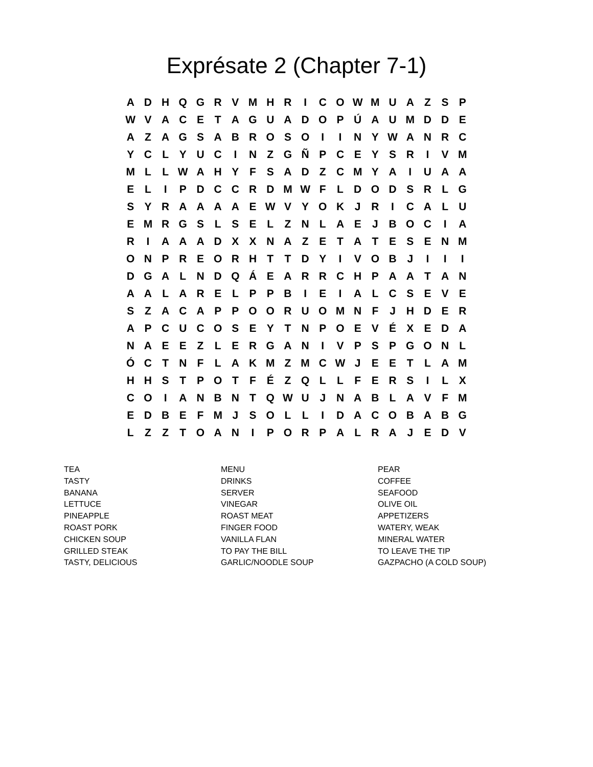Exprésate 2 (Chapter 7-1)
| A | D | H | Q | G | R | V | M | H | R | I | C | O | W | M | U | A | Z | S | P |
| W | V | A | C | E | T | A | G | U | A | D | O | P | Ú | A | U | M | D | D | E |
| A | Z | A | G | S | A | B | R | O | S | O | I | I | N | Y | W | A | N | R | C |
| Y | C | L | Y | U | C | I | N | Z | G | Ñ | P | C | E | Y | S | R | I | V | M |
| M | L | L | W | A | H | Y | F | S | A | D | Z | C | M | Y | A | I | U | A | A |
| E | L | I | P | D | C | C | R | D | M | W | F | L | D | O | D | S | R | L | G |
| S | Y | R | A | A | A | A | E | W | V | Y | O | K | J | R | I | C | A | L | U |
| E | M | R | G | S | L | S | E | L | Z | N | L | A | E | J | B | O | C | I | A |
| R | I | A | A | A | D | X | X | N | A | Z | E | T | A | T | E | S | E | N | M |
| O | N | P | R | E | O | R | H | T | T | D | Y | I | V | O | B | J | I | I | I |
| D | G | A | L | N | D | Q | Á | E | A | R | R | C | H | P | A | A | T | A | N |
| A | A | L | A | R | E | L | P | P | B | I | E | I | A | L | C | S | E | V | E |
| S | Z | A | C | A | P | P | O | O | R | U | O | M | N | F | J | H | D | E | R |
| A | P | C | U | C | O | S | E | Y | T | N | P | O | E | V | É | X | E | D | A |
| N | A | E | E | Z | L | E | R | G | A | N | I | V | P | S | P | G | O | N | L |
| Ó | C | T | N | F | L | A | K | M | Z | M | C | W | J | E | E | T | L | A | M |
| H | H | S | T | P | O | T | F | É | Z | Q | L | L | F | E | R | S | I | L | X |
| C | O | I | A | N | B | N | T | Q | W | U | J | N | A | B | L | A | V | F | M |
| E | D | B | E | F | M | J | S | O | L | L | I | D | A | C | O | B | A | B | G |
| L | Z | Z | T | O | A | N | I | P | O | R | P | A | L | R | A | J | E | D | V |
| TEA | MENU | PEAR |
| TASTY | DRINKS | COFFEE |
| BANANA | SERVER | SEAFOOD |
| LETTUCE | VINEGAR | OLIVE OIL |
| PINEAPPLE | ROAST MEAT | APPETIZERS |
| ROAST PORK | FINGER FOOD | WATERY, WEAK |
| CHICKEN SOUP | VANILLA FLAN | MINERAL WATER |
| GRILLED STEAK | TO PAY THE BILL | TO LEAVE THE TIP |
| TASTY, DELICIOUS | GARLIC/NOODLE SOUP | GAZPACHO (A COLD SOUP) |